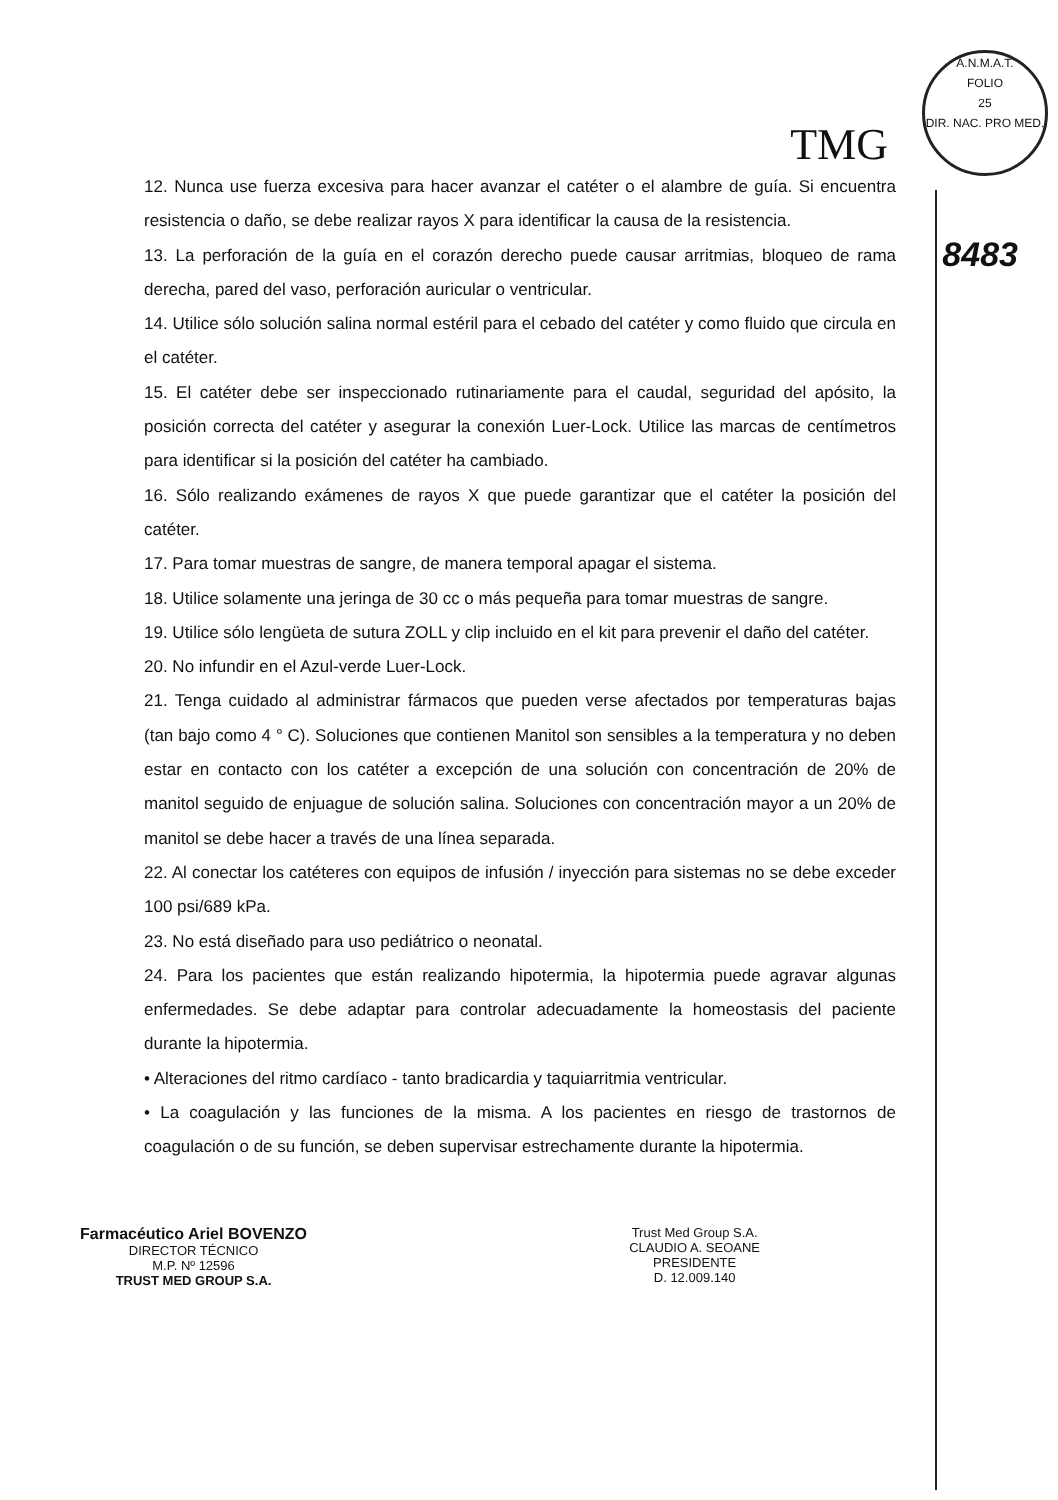TMG
A.N.M.A.T.
FOLIO
25
DIR. NAC. PRO MED.
8483
12. Nunca use fuerza excesiva para hacer avanzar el catéter o el alambre de guía. Si encuentra resistencia o daño, se debe realizar rayos X para identificar la causa de la resistencia.
13. La perforación de la guía en el corazón derecho puede causar arritmias, bloqueo de rama derecha, pared del vaso, perforación auricular o ventricular.
14. Utilice sólo solución salina normal estéril para el cebado del catéter y como fluido que circula en el catéter.
15. El catéter debe ser inspeccionado rutinariamente para el caudal, seguridad del apósito, la posición correcta del catéter y asegurar la conexión Luer-Lock. Utilice las marcas de centímetros para identificar si la posición del catéter ha cambiado.
16. Sólo realizando exámenes de rayos X que puede garantizar que el catéter la posición del catéter.
17. Para tomar muestras de sangre, de manera temporal apagar el sistema.
18. Utilice solamente una jeringa de 30 cc o más pequeña para tomar muestras de sangre.
19. Utilice sólo lengüeta de sutura ZOLL y clip incluido en el kit para prevenir el daño del catéter.
20. No infundir en el Azul-verde Luer-Lock.
21. Tenga cuidado al administrar fármacos que pueden verse afectados por temperaturas bajas (tan bajo como 4 ° C). Soluciones que contienen Manitol son sensibles a la temperatura y no deben estar en contacto con los catéter a excepción de una solución con concentración de 20% de manitol seguido de enjuague de solución salina. Soluciones con concentración mayor a un 20% de manitol se debe hacer a través de una línea separada.
22. Al conectar los catéteres con equipos de infusión / inyección para sistemas no se debe exceder 100 psi/689 kPa.
23. No está diseñado para uso pediátrico o neonatal.
24. Para los pacientes que están realizando hipotermia, la hipotermia puede agravar algunas enfermedades. Se debe adaptar para controlar adecuadamente la homeostasis del paciente durante la hipotermia.
• Alteraciones del ritmo cardíaco - tanto bradicardia y taquiarritmia ventricular.
• La coagulación y las funciones de la misma. A los pacientes en riesgo de trastornos de coagulación o de su función, se deben supervisar estrechamente durante la hipotermia.
Farmacéutico Ariel BOVENZO
DIRECTOR TÉCNICO
M.P. Nº 12596
TRUST MED GROUP S.A.
Trust Med Group S.A.
CLAUDIO A. SEOANE
PRESIDENTE
D. 12.009.140